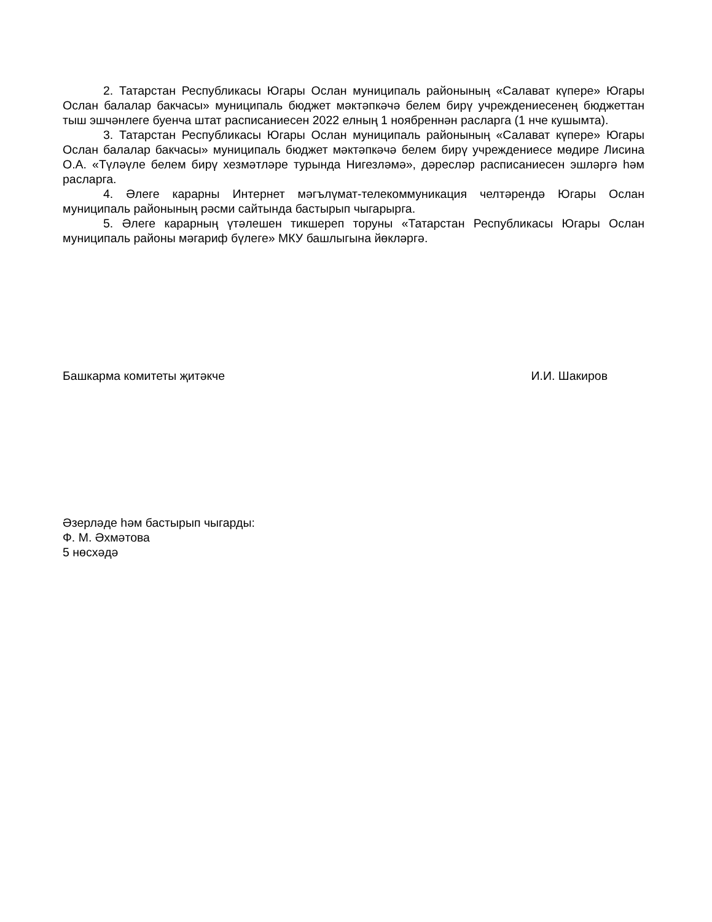2. Татарстан Республикасы Югары Ослан муниципаль районының «Салават күпере» Югары Ослан балалар бакчасы» муниципаль бюджет мәктәпкәчә белем бирү учреждениесенең бюджеттан тыш эшчәнлеге буенча штат расписаниесен 2022 елның 1 ноябреннән расларга (1 нче кушымта).
3. Татарстан Республикасы Югары Ослан муниципаль районының «Салават күпере» Югары Ослан балалар бакчасы» муниципаль бюджет мәктәпкәчә белем бирү учреждениесе мөдире Лисина О.А. «Түләүле белем бирү хезмәтләре турында Нигезләмә», дәресләр расписаниесен эшләргә һәм расларга.
4. Әлеге карарны Интернет мәгълүмат-телекоммуникация челтәрендә Югары Ослан муниципаль районының рәсми сайтында бастырып чыгарырга.
5. Әлеге карарның үтәлешен тикшереп торуны «Татарстан Республикасы Югары Ослан муниципаль районы мәгариф бүлеге» МКУ башлыгына йөкләргә.
Башкарма комитеты җитәкче И.И. Шакиров
Әзерләде һәм бастырып чыгарды:
Ф. М. Әхмәтова
5 нөсхәдә